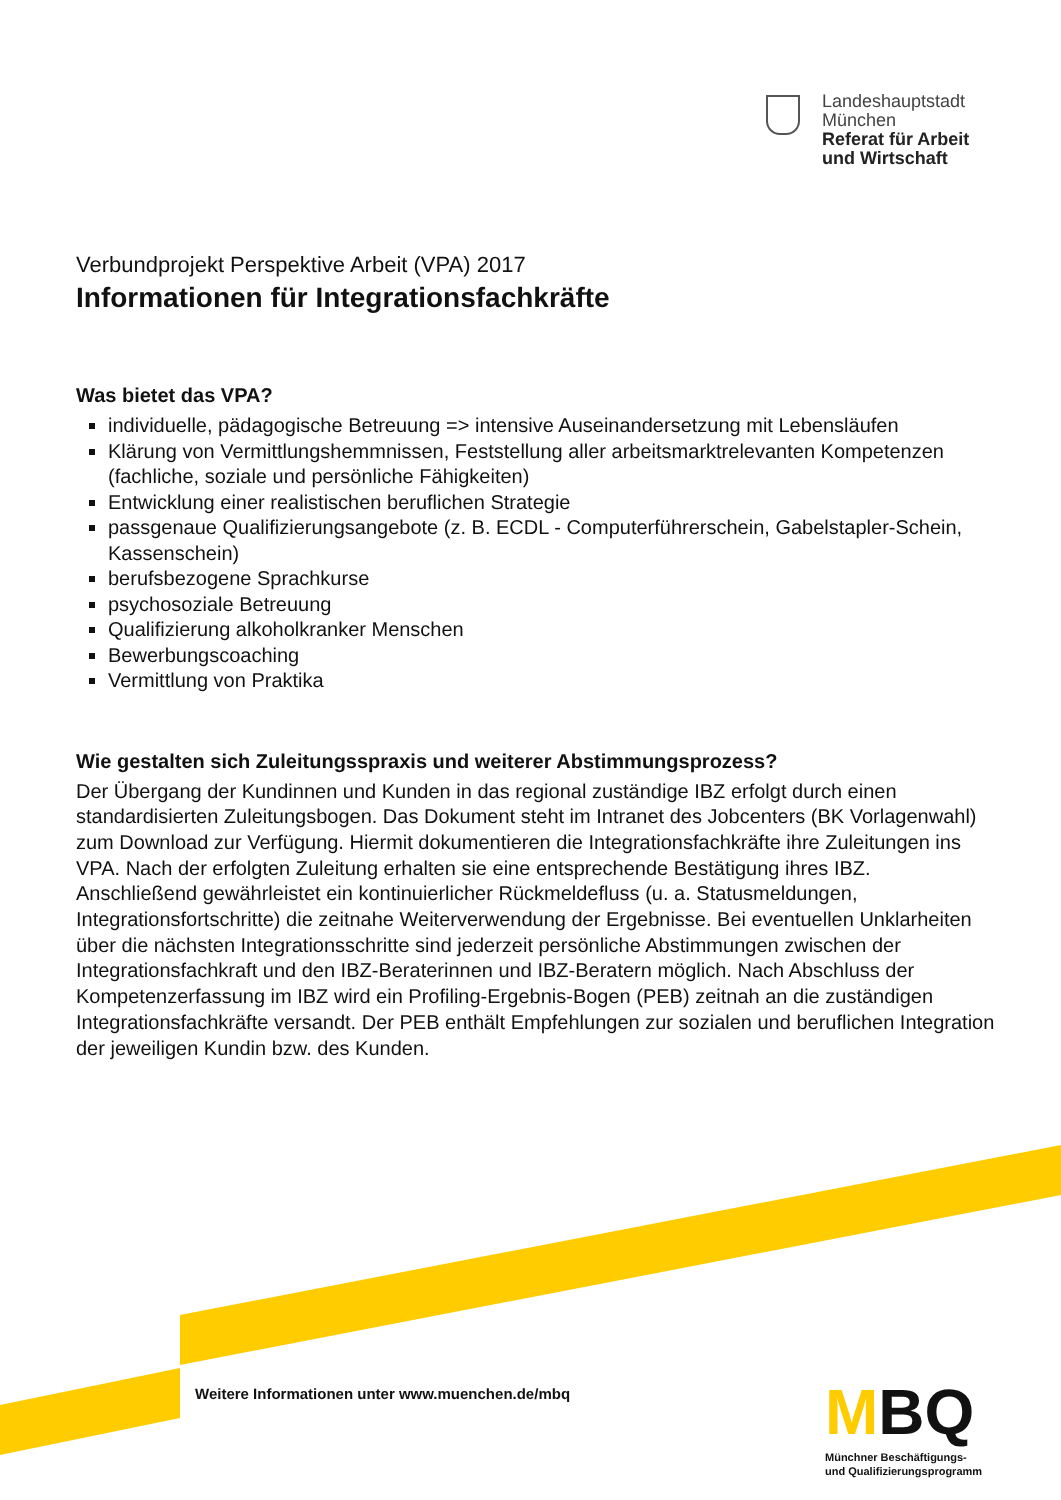Landeshauptstadt
München
Referat für Arbeit
und Wirtschaft
Verbundprojekt Perspektive Arbeit (VPA) 2017
Informationen für Integrationsfachkräfte
Was bietet das VPA?
individuelle, pädagogische Betreuung => intensive Auseinandersetzung mit Lebensläufen
Klärung von Vermittlungshemmnissen, Feststellung aller arbeitsmarktrelevanten Kompetenzen (fachliche, soziale und persönliche Fähigkeiten)
Entwicklung einer realistischen beruflichen Strategie
passgenaue Qualifizierungsangebote (z. B. ECDL - Computerführerschein, Gabelstapler-Schein, Kassenschein)
berufsbezogene Sprachkurse
psychosoziale Betreuung
Qualifizierung alkoholkranker Menschen
Bewerbungscoaching
Vermittlung von Praktika
Wie gestalten sich Zuleitungsspraxis und weiterer Abstimmungsprozess?
Der Übergang der Kundinnen und Kunden in das regional zuständige IBZ erfolgt durch einen standardisierten Zuleitungsbogen. Das Dokument steht im Intranet des Jobcenters (BK Vorlagenwahl) zum Download zur Verfügung. Hiermit dokumentieren die Integrationsfachkräfte ihre Zuleitungen ins VPA. Nach der erfolgten Zuleitung erhalten sie eine entsprechende Bestätigung ihres IBZ. Anschließend gewährleistet ein kontinuierlicher Rückmeldefluss (u. a. Statusmeldungen, Integrationsfortschritte) die zeitnahe Weiterverwendung der Ergebnisse. Bei eventuellen Unklarheiten über die nächsten Integrationsschritte sind jederzeit persönliche Abstimmungen zwischen der Integrationsfachkraft und den IBZ-Beraterinnen und IBZ-Beratern möglich. Nach Abschluss der Kompetenzerfassung im IBZ wird ein Profiling-Ergebnis-Bogen (PEB) zeitnah an die zuständigen Integrationsfachkräfte versandt. Der PEB enthält Empfehlungen zur sozialen und beruflichen Integration der jeweiligen Kundin bzw. des Kunden.
Weitere Informationen unter www.muenchen.de/mbq
MBQ
Münchner Beschäftigungs-
und Qualifizierungsprogramm